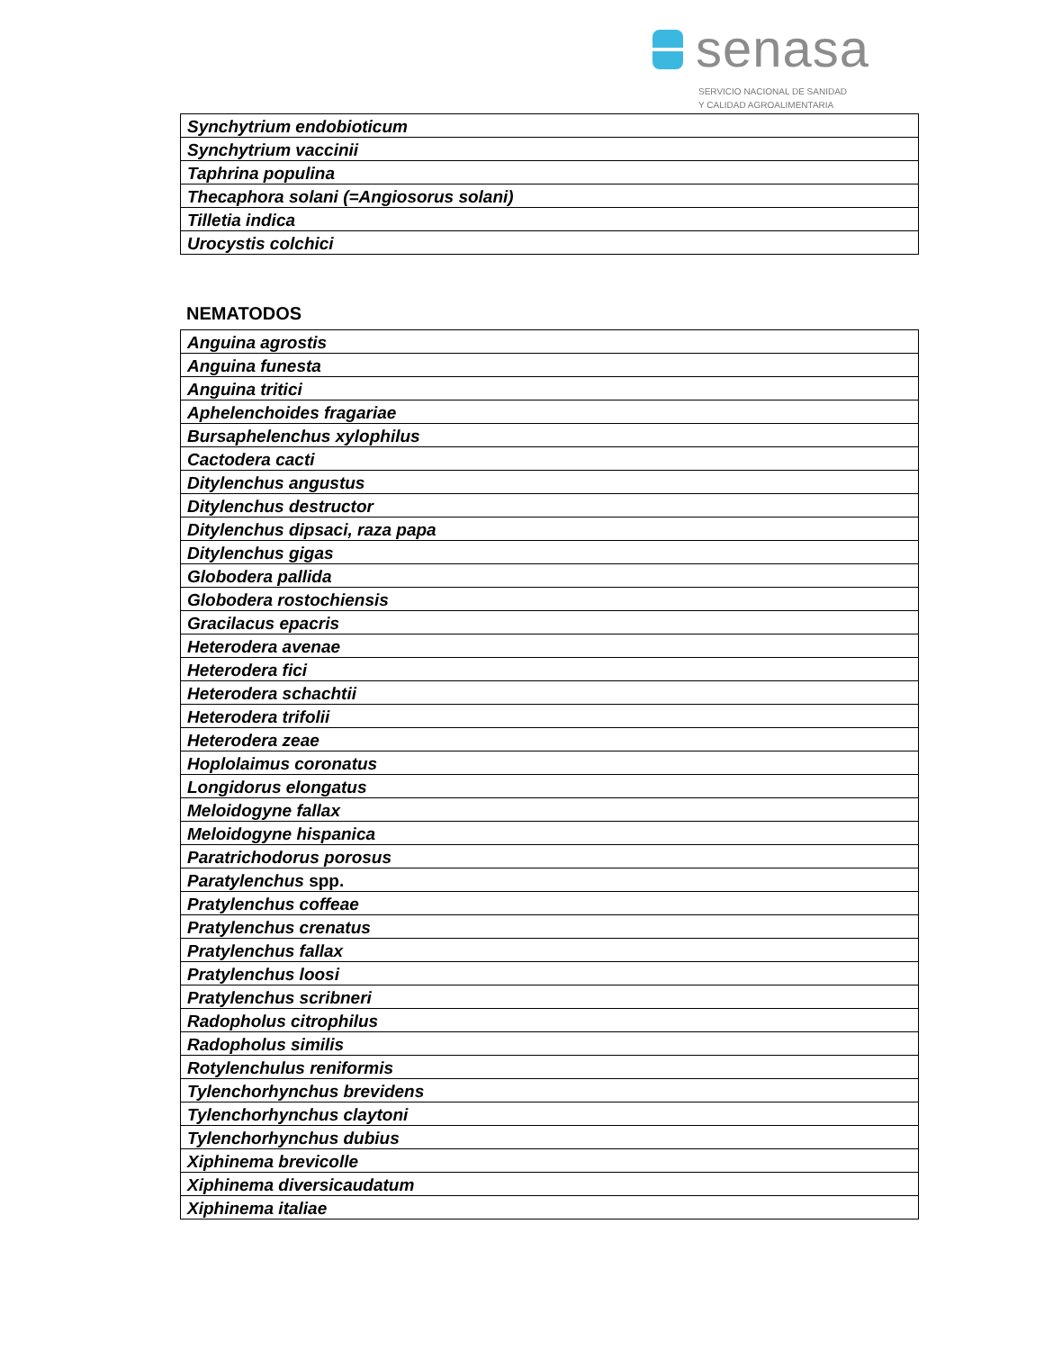senasa
SERVICIO NACIONAL DE SANIDAD
Y CALIDAD AGROALIMENTARIA
| Synchytrium endobioticum |
| Synchytrium vaccinii |
| Taphrina populina |
| Thecaphora solani (=Angiosorus solani) |
| Tilletia indica |
| Urocystis colchici |
NEMATODOS
| Anguina agrostis |
| Anguina funesta |
| Anguina tritici |
| Aphelenchoides fragariae |
| Bursaphelenchus xylophilus |
| Cactodera cacti |
| Ditylenchus angustus |
| Ditylenchus destructor |
| Ditylenchus dipsaci, raza papa |
| Ditylenchus gigas |
| Globodera pallida |
| Globodera rostochiensis |
| Gracilacus epacris |
| Heterodera avenae |
| Heterodera fici |
| Heterodera schachtii |
| Heterodera trifolii |
| Heterodera zeae |
| Hoplolaimus coronatus |
| Longidorus elongatus |
| Meloidogyne fallax |
| Meloidogyne hispanica |
| Paratrichodorus porosus |
| Paratylenchus spp. |
| Pratylenchus coffeae |
| Pratylenchus crenatus |
| Pratylenchus fallax |
| Pratylenchus loosi |
| Pratylenchus scribneri |
| Radopholus citrophilus |
| Radopholus similis |
| Rotylenchulus reniformis |
| Tylenchorhynchus brevidens |
| Tylenchorhynchus claytoni |
| Tylenchorhynchus dubius |
| Xiphinema brevicolle |
| Xiphinema diversicaudatum |
| Xiphinema italiae |